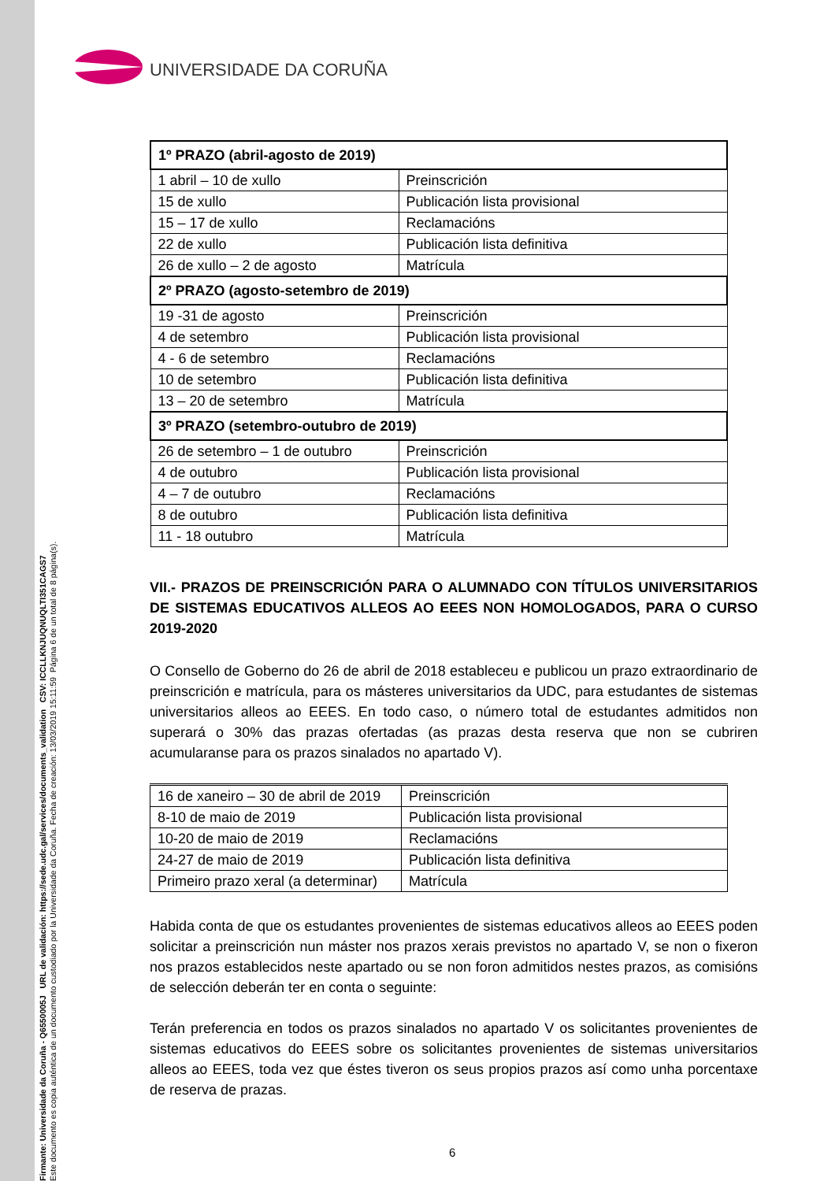Firmante: Universidade da Coruña - Q6550005J URL de validación: https://sede.udc.gal/services/documents_validation CSV: ICCLLKNJUQNUQLTI351CAGS7
Este documento es copia auténtica de un documento custodiado por la Universidade da Coruña. Fecha de creación: 13/03/2019 15:11:59 Página 6 de un total de 8 página(s).
UNIVERSIDADE DA CORUÑA
| 1º PRAZO (abril-agosto de 2019) | |
| 1 abril – 10 de xullo | Preinscrición |
| 15 de xullo | Publicación lista provisional |
| 15 – 17 de xullo | Reclamacións |
| 22 de xullo | Publicación lista definitiva |
| 26 de xullo – 2 de agosto | Matrícula |
| 2º PRAZO (agosto-setembro de 2019) | |
| 19 -31 de agosto | Preinscrición |
| 4 de setembro | Publicación lista provisional |
| 4 - 6 de setembro | Reclamacións |
| 10 de setembro | Publicación lista definitiva |
| 13 – 20 de setembro | Matrícula |
| 3º PRAZO (setembro-outubro de 2019) | |
| 26 de setembro – 1 de outubro | Preinscrición |
| 4 de outubro | Publicación lista provisional |
| 4 – 7 de outubro | Reclamacións |
| 8 de outubro | Publicación lista definitiva |
| 11 - 18 outubro | Matrícula |
VII.- PRAZOS DE PREINSCRICIÓN PARA O ALUMNADO CON TÍTULOS UNIVERSITARIOS DE SISTEMAS EDUCATIVOS ALLEOS AO EEES NON HOMOLOGADOS, PARA O CURSO 2019-2020
O Consello de Goberno do 26 de abril de 2018 estableceu e publicou un prazo extraordinario de preinscrición e matrícula, para os másteres universitarios da UDC, para estudantes de sistemas universitarios alleos ao EEES. En todo caso, o número total de estudantes admitidos non superará o 30% das prazas ofertadas (as prazas desta reserva que non se cubriren acumularanse para os prazos sinalados no apartado V).
| 16 de xaneiro – 30 de abril de 2019 | Preinscrición |
| 8-10 de maio de 2019 | Publicación lista provisional |
| 10-20 de maio de 2019 | Reclamacións |
| 24-27 de maio de 2019 | Publicación lista definitiva |
| Primeiro prazo xeral (a determinar) | Matrícula |
Habida conta de que os estudantes provenientes de sistemas educativos alleos ao EEES poden solicitar a preinscrición nun máster nos prazos xerais previstos no apartado V, se non o fixeron nos prazos establecidos neste apartado ou se non foron admitidos nestes prazos, as comisións de selección deberán ter en conta o seguinte:
Terán preferencia en todos os prazos sinalados no apartado V os solicitantes provenientes de sistemas educativos do EEES sobre os solicitantes provenientes de sistemas universitarios alleos ao EEES, toda vez que éstes tiveron os seus propios prazos así como unha porcentaxe de reserva de prazas.
6